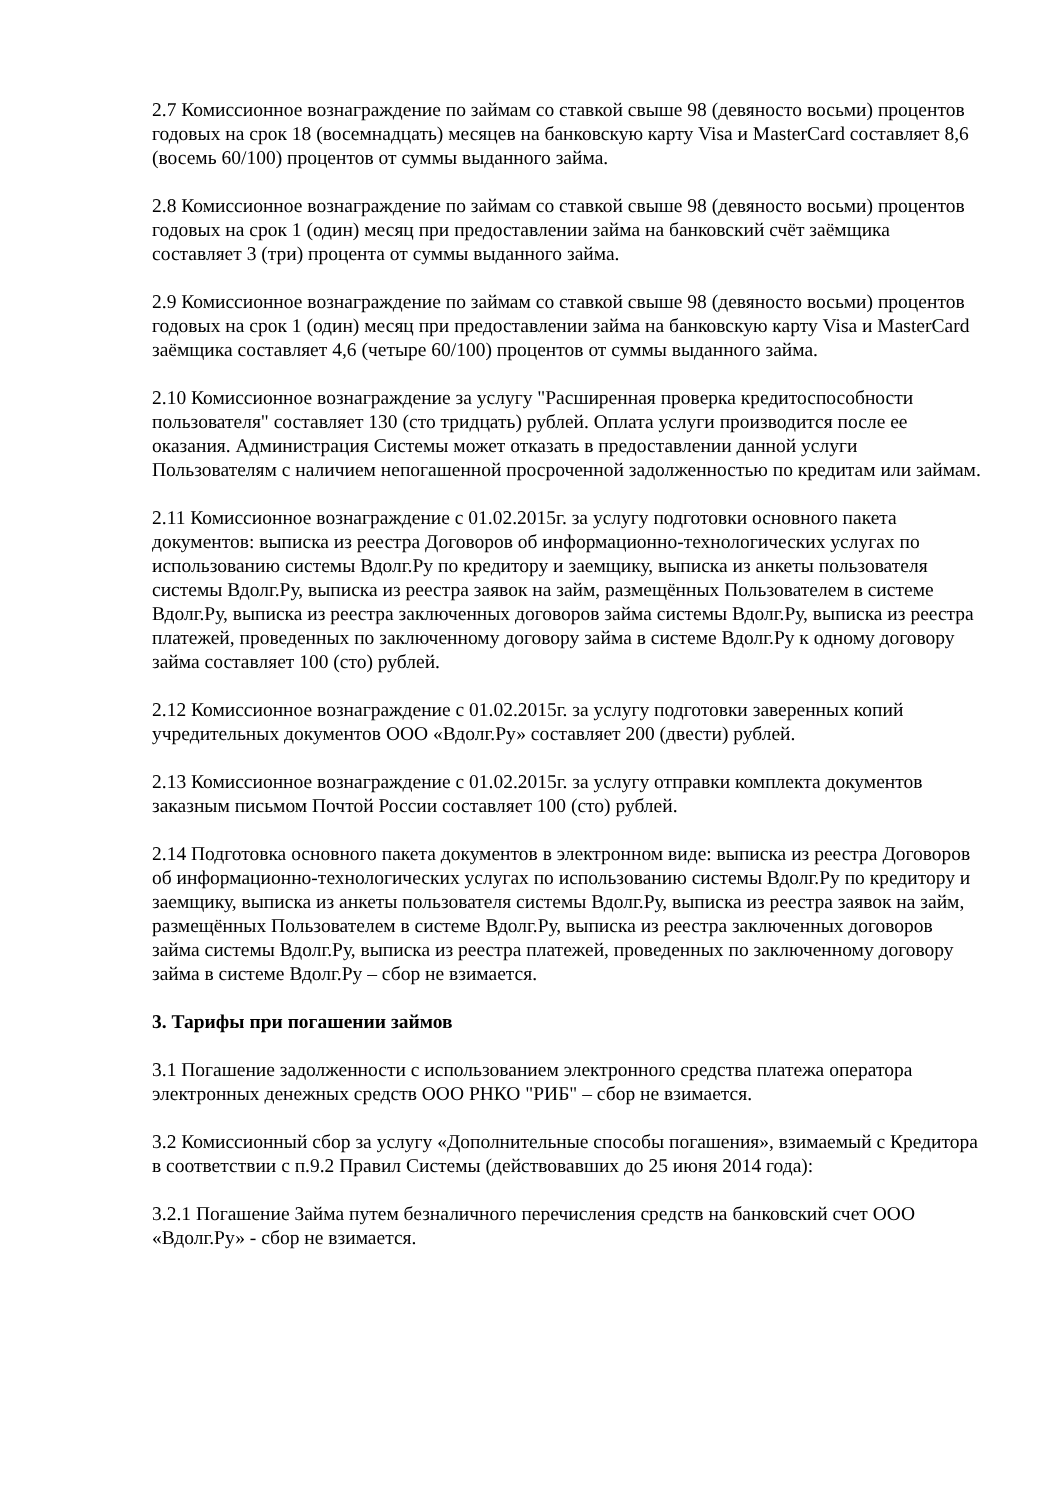2.7 Комиссионное вознаграждение по займам со ставкой свыше 98 (девяносто восьми) процентов годовых на срок 18 (восемнадцать) месяцев на банковскую карту Visa и MasterCard составляет 8,6 (восемь 60/100) процентов от суммы выданного займа.
2.8 Комиссионное вознаграждение по займам со ставкой свыше 98 (девяносто восьми) процентов годовых на срок 1 (один) месяц при предоставлении займа на банковский счёт заёмщика составляет 3 (три) процента от суммы выданного займа.
2.9 Комиссионное вознаграждение по займам со ставкой свыше 98 (девяносто восьми) процентов годовых на срок 1 (один) месяц при предоставлении займа на банковскую карту Visa и MasterCard заёмщика составляет 4,6 (четыре 60/100) процентов от суммы выданного займа.
2.10 Комиссионное вознаграждение за услугу "Расширенная проверка кредитоспособности пользователя" составляет 130 (сто тридцать) рублей. Оплата услуги производится после ее оказания. Администрация Системы может отказать в предоставлении данной услуги Пользователям с наличием непогашенной просроченной задолженностью по кредитам или займам.
2.11 Комиссионное вознаграждение с 01.02.2015г. за услугу подготовки основного пакета документов: выписка из реестра Договоров об информационно-технологических услугах по использованию системы Вдолг.Ру по кредитору и заемщику, выписка из анкеты пользователя системы Вдолг.Ру, выписка из реестра заявок на займ, размещённых Пользователем в системе Вдолг.Ру, выписка из реестра заключенных договоров займа системы Вдолг.Ру, выписка из реестра платежей, проведенных по заключенному договору займа в системе Вдолг.Ру к одному договору займа составляет 100 (сто) рублей.
2.12 Комиссионное вознаграждение с 01.02.2015г. за услугу подготовки заверенных копий учредительных документов ООО «Вдолг.Ру» составляет 200 (двести) рублей.
2.13 Комиссионное вознаграждение с 01.02.2015г. за услугу отправки комплекта документов заказным письмом Почтой России составляет 100 (сто) рублей.
2.14 Подготовка основного пакета документов в электронном виде: выписка из реестра Договоров об информационно-технологических услугах по использованию системы Вдолг.Ру по кредитору и заемщику, выписка из анкеты пользователя системы Вдолг.Ру, выписка из реестра заявок на займ, размещённых Пользователем в системе Вдолг.Ру, выписка из реестра заключенных договоров займа системы Вдолг.Ру, выписка из реестра платежей, проведенных по заключенному договору займа в системе Вдолг.Ру – сбор не взимается.
3. Тарифы при погашении займов
3.1 Погашение задолженности с использованием электронного средства платежа оператора электронных денежных средств ООО РНКО "РИБ" – сбор не взимается.
3.2 Комиссионный сбор за услугу «Дополнительные способы погашения», взимаемый с Кредитора в соответствии с п.9.2 Правил Системы (действовавших до 25 июня 2014 года):
3.2.1 Погашение Займа путем безналичного перечисления средств на банковский счет ООО «Вдолг.Ру» - сбор не взимается.